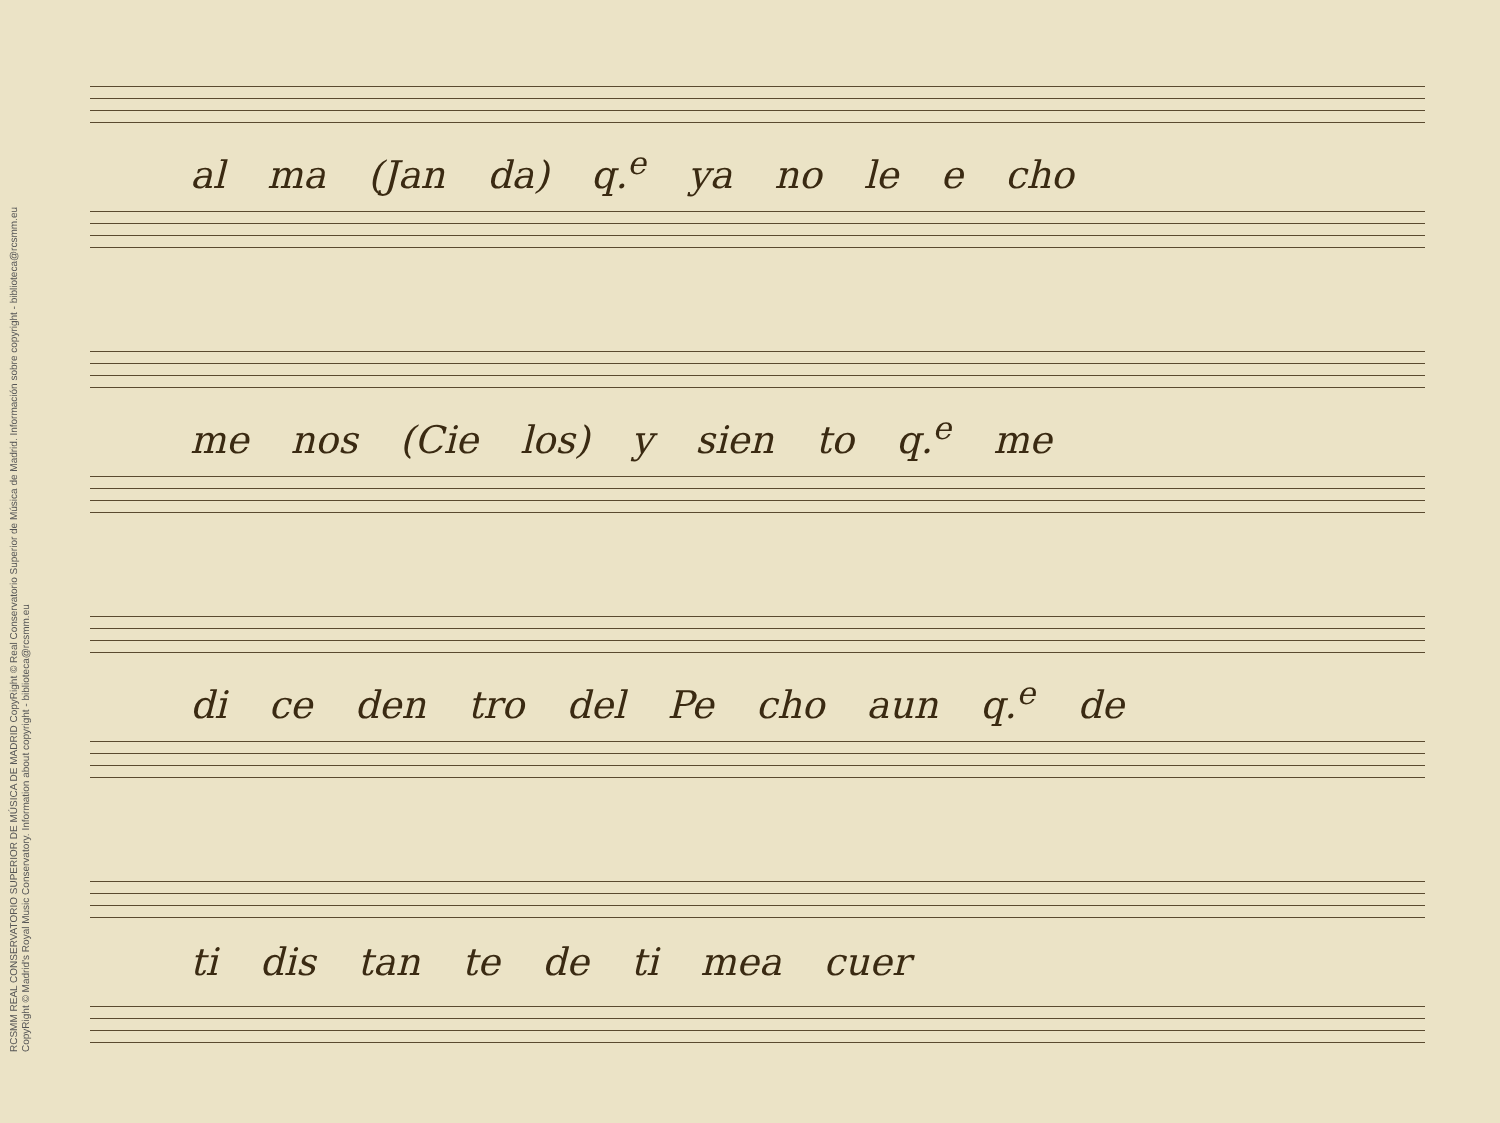RCSMM REAL CONSERVATORIO SUPERIOR DE MÚSICA DE MADRID CopyRight © Real Conservatorio Superior de Música de Madrid. Información sobre copyright - biblioteca@rcsmm.eu
CopyRight © Madrid's Royal Music Conservatory. Information about copyright - biblioteca@rcsmm.eu
al ma (Jan da) q.<sup>e</sup> ya no le e cho
me nos (Cie los) y sien to q.<sup>e</sup> me
di ce den tro del Pe cho aun q.<sup>e</sup> de
ti dis tan te de ti mea cuer